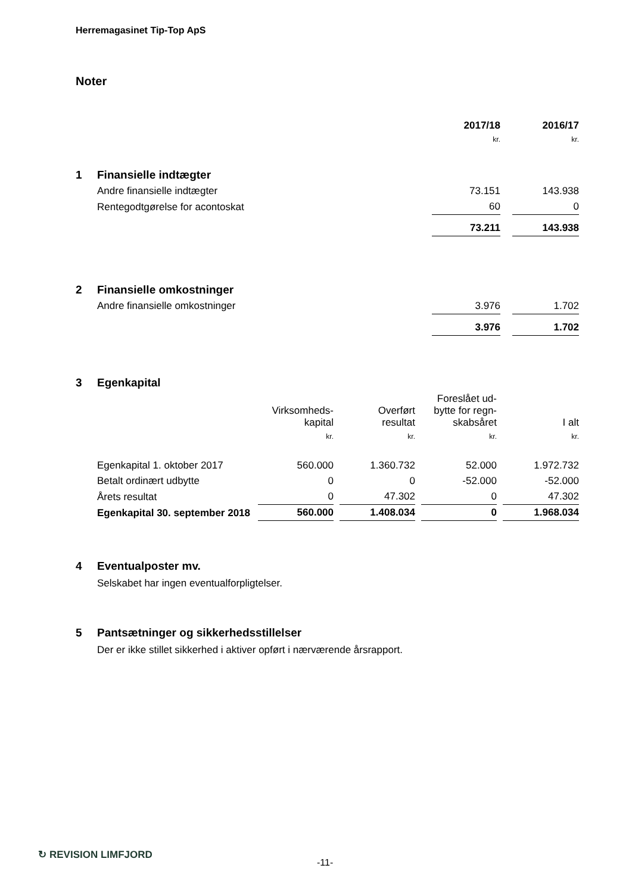Herremagasinet Tip-Top ApS
Noter
| | | 2017/18 | | 2016/17 |
| | | kr. | | kr. |
| 1 | Finansielle indtægter | | | |
| | Andre finansielle indtægter | 73.151 | | 143.938 |
| | Rentegodtgørelse for acontoskat | 60 | | 0 |
| | | 73.211 | | 143.938 |
| 2 | Finansielle omkostninger | | | |
| | Andre finansielle omkostninger | 3.976 | | 1.702 |
| | | 3.976 | | 1.702 |
| 3 | Egenkapital | | | | | | | |
| | | Virksomheds- kapital | | Overført resultat | | Foreslået ud- bytte for regn- skabsåret | | I alt |
| | | kr. | | kr. | | kr. | | kr. |
| | Egenkapital 1. oktober 2017 | 560.000 | | 1.360.732 | | 52.000 | | 1.972.732 |
| | Betalt ordinært udbytte | 0 | | 0 | | -52.000 | | -52.000 |
| | Årets resultat | 0 | | 47.302 | | 0 | | 47.302 |
| | Egenkapital 30. september 2018 | 560.000 | | 1.408.034 | | 0 | | 1.968.034 |
4 Eventualposter mv.
Selskabet har ingen eventualforpligtelser.
5 Pantsætninger og sikkerhedsstillelser
Der er ikke stillet sikkerhed i aktiver opført i nærværende årsrapport.
↻ REVISION LIMFJORD
-11-